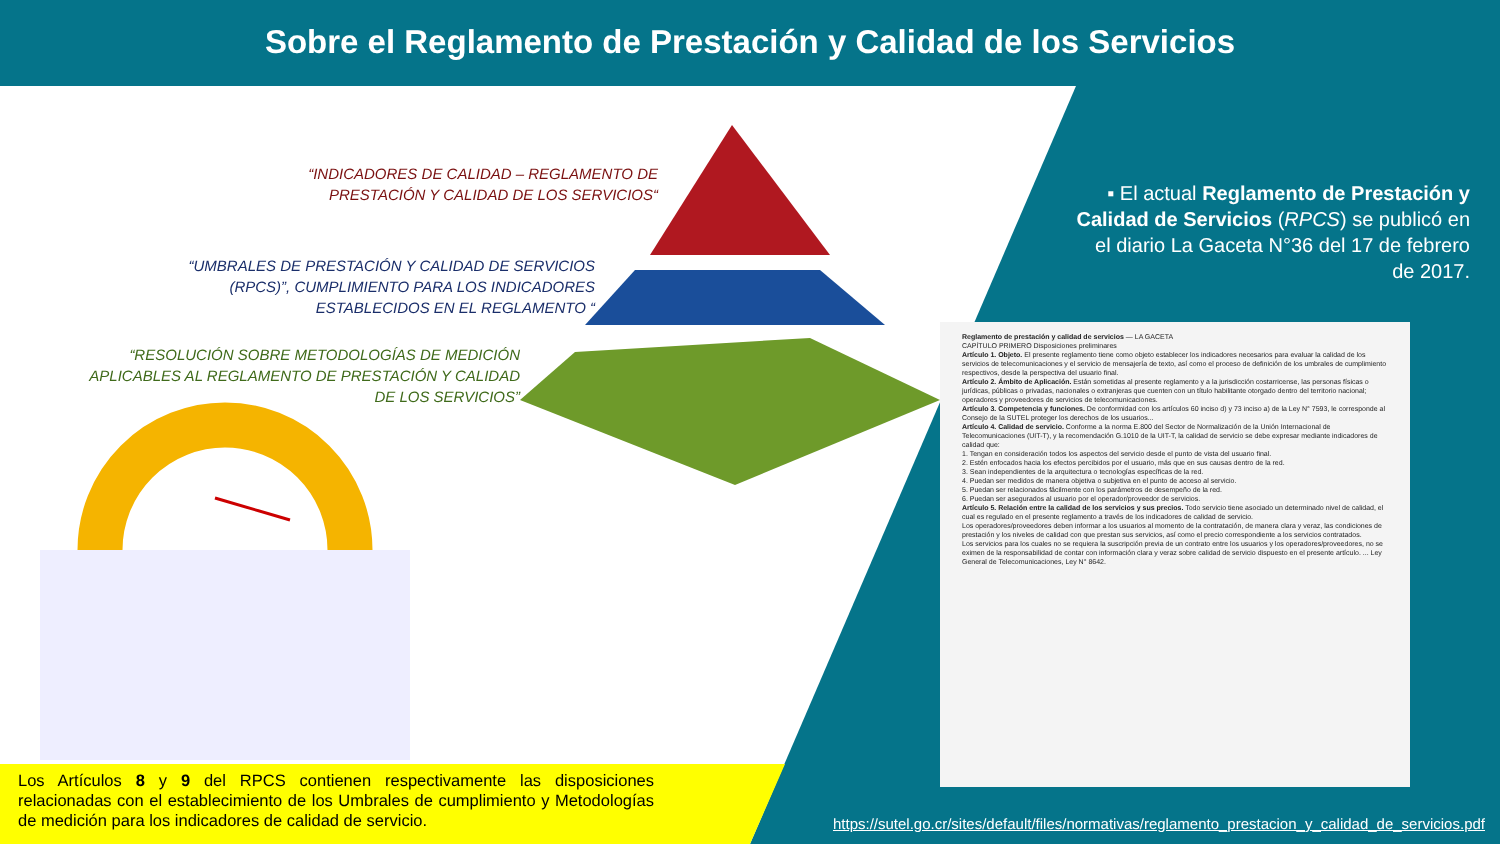Sobre el Reglamento de Prestación y Calidad de los Servicios
“INDICADORES DE CALIDAD – REGLAMENTO DE PRESTACIÓN Y CALIDAD DE LOS SERVICIOS“
“UMBRALES DE PRESTACIÓN Y CALIDAD DE SERVICIOS (RPCS)”, CUMPLIMIENTO PARA LOS INDICADORES ESTABLECIDOS EN EL REGLAMENTO “
“RESOLUCIÓN SOBRE METODOLOGÍAS DE MEDICIÓN APLICABLES AL REGLAMENTO DE PRESTACIÓN Y CALIDAD DE LOS SERVICIOS”
▪ El actual Reglamento de Prestación y Calidad de Servicios (RPCS) se publicó en el diario La Gaceta N°36 del 17 de febrero de 2017.
Reglamento de prestación y calidad de servicios — LA GACETA
CAPÍTULO PRIMERO Disposiciones preliminares
Artículo 1. Objeto. El presente reglamento tiene como objeto establecer los indicadores necesarios para evaluar la calidad de los servicios de telecomunicaciones y el servicio de mensajería de texto, así como el proceso de definición de los umbrales de cumplimiento respectivos, desde la perspectiva del usuario final.
Artículo 2. Ámbito de Aplicación. Están sometidas al presente reglamento y a la jurisdicción costarricense, las personas físicas o jurídicas, públicas o privadas, nacionales o extranjeras que cuenten con un título habilitante otorgado dentro del territorio nacional; operadores y proveedores de servicios de telecomunicaciones.
Artículo 3. Competencia y funciones. De conformidad con los artículos 60 inciso d) y 73 inciso a) de la Ley N° 7593, le corresponde al Consejo de la SUTEL proteger los derechos de los usuarios...
Artículo 4. Calidad de servicio. Conforme a la norma E.800 del Sector de Normalización de la Unión Internacional de Telecomunicaciones (UIT-T), y la recomendación G.1010 de la UIT-T, la calidad de servicio se debe expresar mediante indicadores de calidad que:
1. Tengan en consideración todos los aspectos del servicio desde el punto de vista del usuario final.
2. Estén enfocados hacia los efectos percibidos por el usuario, más que en sus causas dentro de la red.
3. Sean independientes de la arquitectura o tecnologías específicas de la red.
4. Puedan ser medidos de manera objetiva o subjetiva en el punto de acceso al servicio.
5. Puedan ser relacionados fácilmente con los parámetros de desempeño de la red.
6. Puedan ser asegurados al usuario por el operador/proveedor de servicios.
Artículo 5. Relación entre la calidad de los servicios y sus precios. Todo servicio tiene asociado un determinado nivel de calidad, el cual es regulado en el presente reglamento a través de los indicadores de calidad de servicio.
Los operadores/proveedores deben informar a los usuarios al momento de la contratación, de manera clara y veraz, las condiciones de prestación y los niveles de calidad con que prestan sus servicios, así como el precio correspondiente a los servicios contratados.
Los servicios para los cuales no se requiera la suscripción previa de un contrato entre los usuarios y los operadores/proveedores, no se eximen de la responsabilidad de contar con información clara y veraz sobre calidad de servicio dispuesto en el presente artículo. ... Ley General de Telecomunicaciones, Ley N° 8642.
Los Artículos 8 y 9 del RPCS contienen respectivamente las disposiciones relacionadas con el establecimiento de los Umbrales de cumplimiento y Metodologías de medición para los indicadores de calidad de servicio.
https://sutel.go.cr/sites/default/files/normativas/reglamento_prestacion_y_calidad_de_servicios.pdf